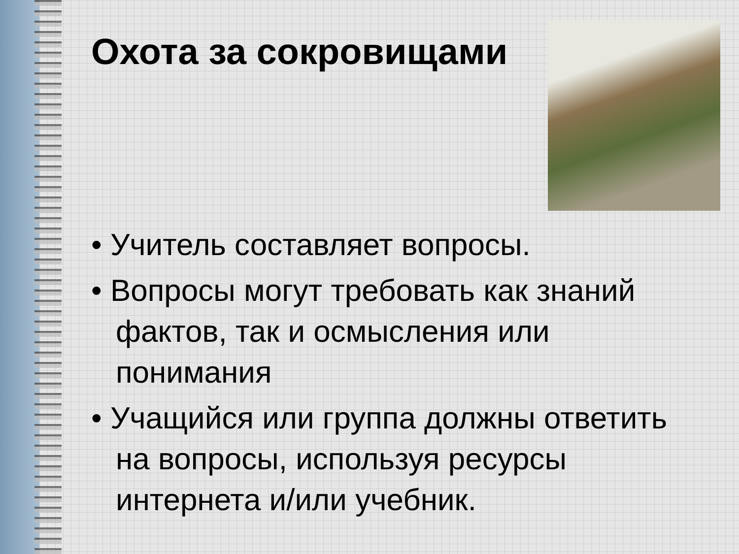Охота за сокровищами
• Учитель составляет вопросы.
• Вопросы могут требовать как знаний фактов, так и осмысления или понимания
• Учащийся или группа должны ответить на вопросы, используя ресурсы интернета и/или учебник.